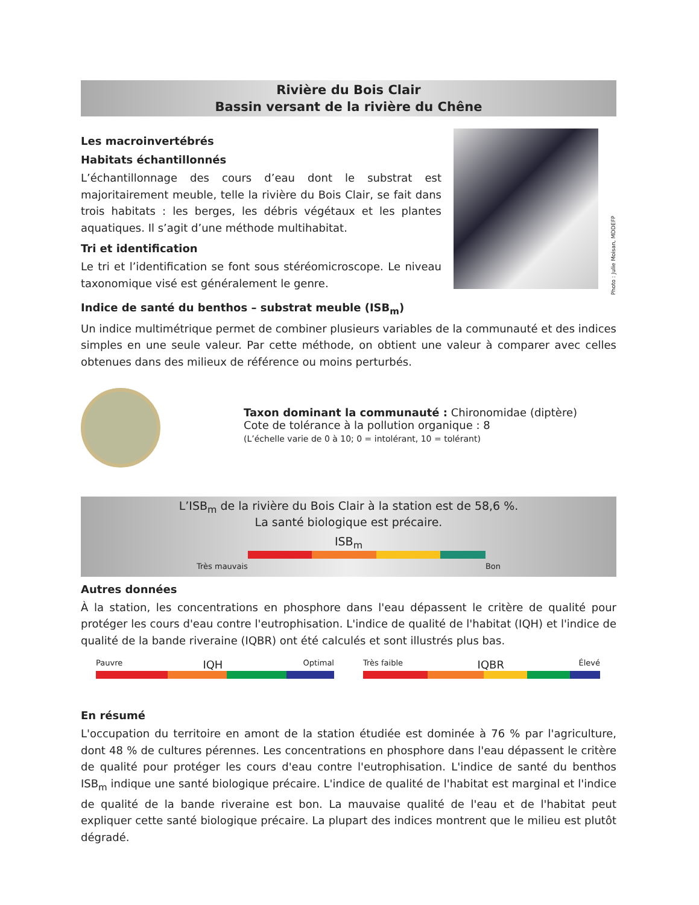Rivière du Bois Clair
Bassin versant de la rivière du Chêne
Les macroinvertébrés
Habitats échantillonnés
L’échantillonnage des cours d’eau dont le substrat est majoritairement meuble, telle la rivière du Bois Clair, se fait dans trois habitats : les berges, les débris végétaux et les plantes aquatiques. Il s’agit d’une méthode multihabitat.
Tri et identification
Le tri et l’identification se font sous stéréomicroscope. Le niveau taxonomique visé est généralement le genre.
Photo : Julie Moisan, MDDEFP
Indice de santé du benthos – substrat meuble (ISB<sub>m</sub>)
Un indice multimétrique permet de combiner plusieurs variables de la communauté et des indices simples en une seule valeur. Par cette méthode, on obtient une valeur à comparer avec celles obtenues dans des milieux de référence ou moins perturbés.
Taxon dominant la communauté : Chironomidae (diptère)
Cote de tolérance à la pollution organique : 8
(L’échelle varie de 0 à 10; 0 = intolérant, 10 = tolérant)
L’ISB<sub>m</sub> de la rivière du Bois Clair à la station est de 58,6 %.
La santé biologique est précaire.
ISB<sub>m</sub>
Très mauvais Bon
Autres données
À la station, les concentrations en phosphore dans l'eau dépassent le critère de qualité pour protéger les cours d'eau contre l'eutrophisation. L'indice de qualité de l'habitat (IQH) et l'indice de qualité de la bande riveraine (IQBR) ont été calculés et sont illustrés plus bas.
Pauvre IQH Optimal Très faible IQBR Élevé
En résumé
L'occupation du territoire en amont de la station étudiée est dominée à 76 % par l'agriculture, dont 48 % de cultures pérennes. Les concentrations en phosphore dans l'eau dépassent le critère de qualité pour protéger les cours d'eau contre l'eutrophisation. L'indice de santé du benthos ISB<sub>m</sub> indique une santé biologique précaire. L'indice de qualité de l'habitat est marginal et l'indice de qualité de la bande riveraine est bon. La mauvaise qualité de l'eau et de l'habitat peut expliquer cette santé biologique précaire. La plupart des indices montrent que le milieu est plutôt dégradé.